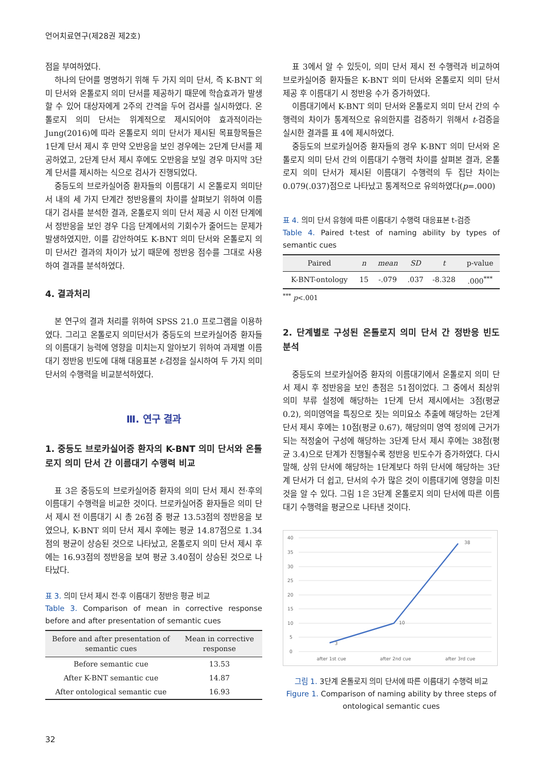언어치료연구(제28권 제2호)
점을 부여하였다.
하나의 단어를 명명하기 위해 두 가지 의미 단서, 즉 K-BNT 의미 단서와 온톨로지 의미 단서를 제공하기 때문에 학습효과가 발생할 수 있어 대상자에게 2주의 간격을 두어 검사를 실시하였다. 온톨로지 의미 단서는 위계적으로 제시되어야 효과적이라는 Jung(2016)에 따라 온톨로지 의미 단서가 제시된 목표항목들은 1단계 단서 제시 후 만약 오반응을 보인 경우에는 2단계 단서를 제공하였고, 2단계 단서 제시 후에도 오반응을 보일 경우 마지막 3단계 단서를 제시하는 식으로 검사가 진행되었다.
중등도의 브로카실어증 환자들의 이름대기 시 온톨로지 의미단서 내의 세 가지 단계간 정반응률의 차이를 살펴보기 위하여 이름대기 검사를 분석한 결과, 온톨로지 의미 단서 제공 시 이전 단계에서 정반응을 보인 경우 다음 단계에서의 기회수가 줄어드는 문제가 발생하였지만, 이를 감안하여도 K-BNT 의미 단서와 온톨로지 의미 단서간 결과의 차이가 났기 때문에 정반응 점수를 그대로 사용하여 결과를 분석하였다.
4. 결과처리
본 연구의 결과 처리를 위하여 SPSS 21.0 프로그램을 이용하였다. 그리고 온톨로지 의미단서가 중등도의 브로카실어증 환자들의 이름대기 능력에 영향을 미치는지 알아보기 위하여 과제별 이름대기 정반응 빈도에 대해 대응표본 t-검정을 실시하여 두 가지 의미 단서의 수행력을 비교분석하였다.
Ⅲ. 연구 결과
1. 중등도 브로카실어증 환자의 K-BNT 의미 단서와 온톨로지 의미 단서 간 이름대기 수행력 비교
표 3은 중등도의 브로카실어증 환자의 의미 단서 제시 전·후의 이름대기 수행력을 비교한 것이다. 브로카실어증 환자들은 의미 단서 제시 전 이름대기 시 총 26점 중 평균 13.53점의 정반응을 보였으나, K-BNT 의미 단서 제시 후에는 평균 14.87점으로 1.34점의 평균이 상승된 것으로 나타났고, 온톨로지 의미 단서 제시 후에는 16.93점의 정반응을 보여 평균 3.40점이 상승된 것으로 나타났다.
표 3. 의미 단서 제시 전·후 이름대기 정반응 평균 비교
Table 3. Comparison of mean in corrective response before and after presentation of semantic cues
| Before and after presentation of semantic cues | Mean in corrective response |
| --- | --- |
| Before semantic cue | 13.53 |
| After K-BNT semantic cue | 14.87 |
| After ontological semantic cue | 16.93 |
표 3에서 알 수 있듯이, 의미 단서 제시 전 수행력과 비교하여 브로카실어증 환자들은 K-BNT 의미 단서와 온톨로지 의미 단서 제공 후 이름대기 시 정반응 수가 증가하였다.
이름대기에서 K-BNT 의미 단서와 온톨로지 의미 단서 간의 수행력의 차이가 통계적으로 유의한지를 검증하기 위해서 t-검증을 실시한 결과를 표 4에 제시하였다.
중등도의 브로카실어증 환자들의 경우 K-BNT 의미 단서와 온톨로지 의미 단서 간의 이름대기 수행력 차이를 살펴본 결과, 온톨로지 의미 단서가 제시된 이름대기 수행력의 두 집단 차이는 0.079(.037)점으로 나타났고 통계적으로 유의하였다(p=.000)
표 4. 의미 단서 유형에 따른 이름대기 수행력 대응표본 t-검증
Table 4. Paired t-test of naming ability by types of semantic cues
| Paired | n | mean | SD | t | p-value |
| --- | --- | --- | --- | --- | --- |
| K-BNT-ontology | 15 | -.079 | .037 | -8.328 | .000<sup>***</sup> |
<sup>***</sup> p<.001
2. 단계별로 구성된 온톨로지 의미 단서 간 정반응 빈도 분석
중등도의 브로카실어증 환자의 이름대기에서 온톨로지 의미 단서 제시 후 정반응을 보인 총점은 51점이었다. 그 중에서 최상위 의미 부류 설정에 해당하는 1단계 단서 제시에서는 3점(평균 0.2), 의미영역을 특징으로 짓는 의미요소 추출에 해당하는 2단계 단서 제시 후에는 10점(평균 0.67), 해당의미 영역 정의에 근거가 되는 적정술어 구성에 해당하는 3단계 단서 제시 후에는 38점(평균 3.4)으로 단계가 진행될수록 정반응 빈도수가 증가하였다. 다시 말해, 상위 단서에 해당하는 1단계보다 하위 단서에 해당하는 3단계 단서가 더 쉽고, 단서의 수가 많은 것이 이름대기에 영향을 미친 것을 알 수 있다. 그림 1은 3단계 온톨로지 의미 단서에 따른 이름대기 수행력을 평균으로 나타낸 것이다.
40
35
30
25
20
15
10
5
0
3
10
38
after 1st cue
after 2nd cue
after 3rd cue
그림 1. 3단계 온톨로지 의미 단서에 따른 이름대기 수행력 비교
Figure 1. Comparison of naming ability by three steps of ontological semantic cues
32